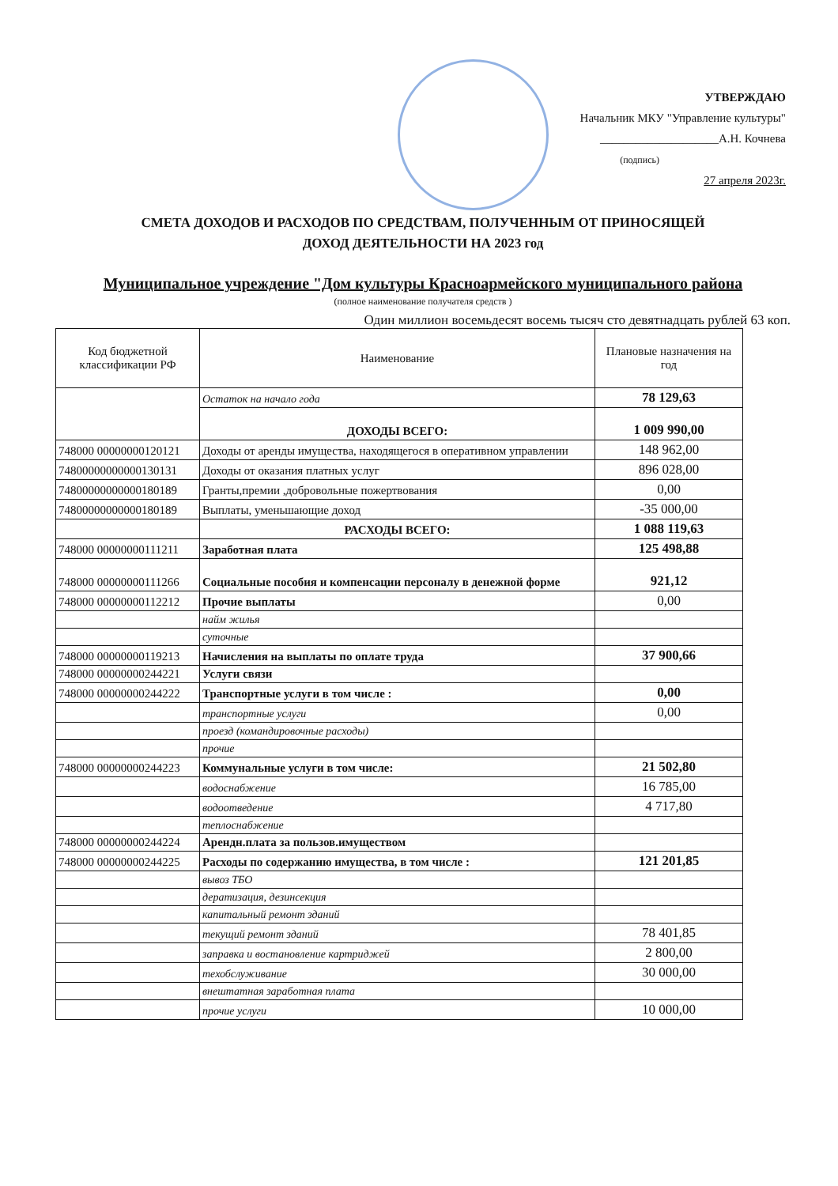УТВЕРЖДАЮ
Начальник МКУ "Управление культуры"
____________________А.Н. Кочнева
(подпись)
27 апреля 2023г.
СМЕТА ДОХОДОВ И РАСХОДОВ ПО СРЕДСТВАМ, ПОЛУЧЕННЫМ ОТ ПРИНОСЯЩЕЙ
ДОХОД ДЕЯТЕЛЬНОСТИ НА 2023 год
Муниципальное учреждение "Дом культуры Красноармейского муниципального района
(полное наименование получателя средств )
Один миллион восемьдесят восемь тысяч сто девятнадцать рублей 63 коп.
| Код бюджетной классификации РФ | Наименование | Плановые назначения на год |
| --- | --- | --- |
| | Остаток на начало года | 78 129,63 |
| | ДОХОДЫ ВСЕГО: | 1 009 990,00 |
| 748000 00000000120121 | Доходы от аренды имущества, находящегося в оперативном управлении | 148 962,00 |
| 74800000000000130131 | Доходы от оказания платных услуг | 896 028,00 |
| 74800000000000180189 | Гранты,премии ,добровольные пожертвования | 0,00 |
| 74800000000000180189 | Выплаты, уменьшающие доход | -35 000,00 |
| | РАСХОДЫ ВСЕГО: | 1 088 119,63 |
| 748000 00000000111211 | Заработная плата | 125 498,88 |
| 748000 00000000111266 | Социальные пособия и компенсации персоналу в денежной форме | 921,12 |
| 748000 00000000112212 | Прочие выплаты | 0,00 |
| | найм жилья | |
| | суточные | |
| 748000 00000000119213 | Начисления на выплаты по оплате труда | 37 900,66 |
| 748000 00000000244221 | Услуги связи | |
| 748000 00000000244222 | Транспортные услуги в том числе : | 0,00 |
| | транспортные услуги | 0,00 |
| | проезд (командировочные расходы) | |
| | прочие | |
| 748000 00000000244223 | Коммунальные услуги в том числе: | 21 502,80 |
| | водоснабжение | 16 785,00 |
| | водоотведение | 4 717,80 |
| | теплоснабжение | |
| 748000 00000000244224 | Арендн.плата за пользов.имуществом | |
| 748000 00000000244225 | Расходы по содержанию имущества, в том числе : | 121 201,85 |
| | вывоз ТБО | |
| | дератизация, дезинсекция | |
| | капитальный ремонт зданий | |
| | текущий ремонт зданий | 78 401,85 |
| | заправка и востановление картриджей | 2 800,00 |
| | техобслуживание | 30 000,00 |
| | внештатная заработная плата | |
| | прочие услуги | 10 000,00 |